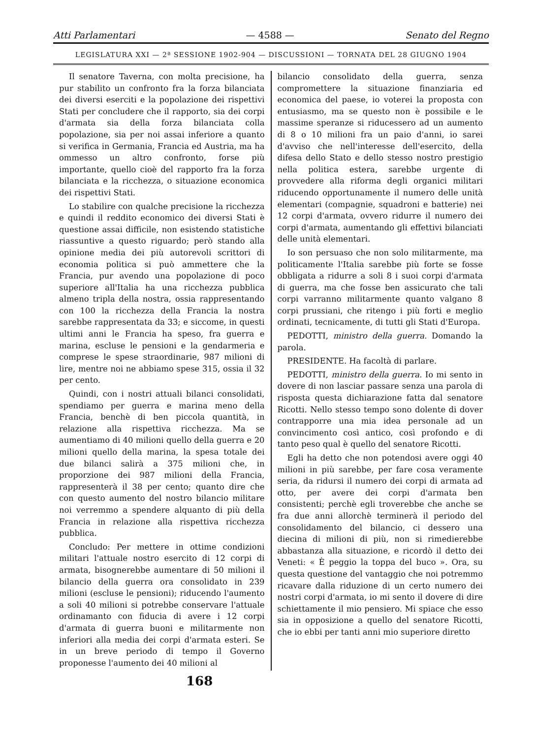Atti Parlamentari — 4588 — Senato del Regno
LEGISLATURA XXI — 2ª SESSIONE 1902-904 — DISCUSSIONI — TORNATA DEL 28 GIUGNO 1904
Il senatore Taverna, con molta precisione, ha pur stabilito un confronto fra la forza bilanciata dei diversi eserciti e la popolazione dei rispettivi Stati per concludere che il rapporto, sia dei corpi d'armata sia della forza bilanciata colla popolazione, sia per noi assai inferiore a quanto si verifica in Germania, Francia ed Austria, ma ha ommesso un altro confronto, forse più importante, quello cioè del rapporto fra la forza bilanciata e la ricchezza, o situazione economica dei rispettivi Stati.
Lo stabilire con qualche precisione la ricchezza e quindi il reddito economico dei diversi Stati è questione assai difficile, non esistendo statistiche riassuntive a questo riguardo; però stando alla opinione media dei più autorevoli scrittori di economia politica si può ammettere che la Francia, pur avendo una popolazione di poco superiore all'Italia ha una ricchezza pubblica almeno tripla della nostra, ossia rappresentando con 100 la ricchezza della Francia la nostra sarebbe rappresentata da 33; e siccome, in questi ultimi anni le Francia ha speso, fra guerra e marina, escluse le pensioni e la gendarmeria e comprese le spese straordinarie, 987 milioni di lire, mentre noi ne abbiamo spese 315, ossia il 32 per cento.
Quindi, con i nostri attuali bilanci consolidati, spendiamo per guerra e marina meno della Francia, benchè di ben piccola quantità, in relazione alla rispettiva ricchezza. Ma se aumentiamo di 40 milioni quello della guerra e 20 milioni quello della marina, la spesa totale dei due bilanci salirà a 375 milioni che, in proporzione dei 987 milioni della Francia, rappresenterà il 38 per cento; quanto dire che con questo aumento del nostro bilancio militare noi verremmo a spendere alquanto di più della Francia in relazione alla rispettiva ricchezza pubblica.
Concludo: Per mettere in ottime condizioni militari l'attuale nostro esercito di 12 corpi di armata, bisognerebbe aumentare di 50 milioni il bilancio della guerra ora consolidato in 239 milioni (escluse le pensioni); riducendo l'aumento a soli 40 milioni si potrebbe conservare l'attuale ordinamanto con fiducia di avere i 12 corpi d'armata di guerra buoni e militarmente non inferiori alla media dei corpi d'armata esteri. Se in un breve periodo di tempo il Governo proponesse l'aumento dei 40 milioni al
bilancio consolidato della guerra, senza compromettere la situazione finanziaria ed economica del paese, io voterei la proposta con entusiasmo, ma se questo non è possibile e le massime speranze si riducessero ad un aumento di 8 o 10 milioni fra un paio d'anni, io sarei d'avviso che nell'interesse dell'esercito, della difesa dello Stato e dello stesso nostro prestigio nella politica estera, sarebbe urgente di provvedere alla riforma degli organici militari riducendo opportunamente il numero delle unità elementari (compagnie, squadroni e batterie) nei 12 corpi d'armata, ovvero ridurre il numero dei corpi d'armata, aumentando gli effettivi bilanciati delle unità elementari.
Io son persuaso che non solo militarmente, ma politicamente l'Italia sarebbe più forte se fosse obbligata a ridurre a soli 8 i suoi corpi d'armata di guerra, ma che fosse ben assicurato che tali corpi varranno militarmente quanto valgano 8 corpi prussiani, che ritengo i più forti e meglio ordinati, tecnicamente, di tutti gli Stati d'Europa.
PEDOTTI, ministro della guerra. Domando la parola.
PRESIDENTE. Ha facoltà di parlare.
PEDOTTI, ministro della guerra. Io mi sento in dovere di non lasciar passare senza una parola di risposta questa dichiarazione fatta dal senatore Ricotti. Nello stesso tempo sono dolente di dover contrapporre una mia idea personale ad un convincimento così antico, così profondo e di tanto peso qual è quello del senatore Ricotti.
Egli ha detto che non potendosi avere oggi 40 milioni in più sarebbe, per fare cosa veramente seria, da ridursi il numero dei corpi di armata ad otto, per avere dei corpi d'armata ben consistenti; perchè egli troverebbe che anche se fra due anni allorchè terminerà il periodo del consolidamento del bilancio, ci dessero una diecina di milioni di più, non si rimedierebbe abbastanza alla situazione, e ricordò il detto dei Veneti: « È peggio la toppa del buco ». Ora, su questa questione del vantaggio che noi potremmo ricavare dalla riduzione di un certo numero dei nostri corpi d'armata, io mi sento il dovere di dire schiettamente il mio pensiero. Mi spiace che esso sia in opposizione a quello del senatore Ricotti, che io ebbi per tanti anni mio superiore diretto
168